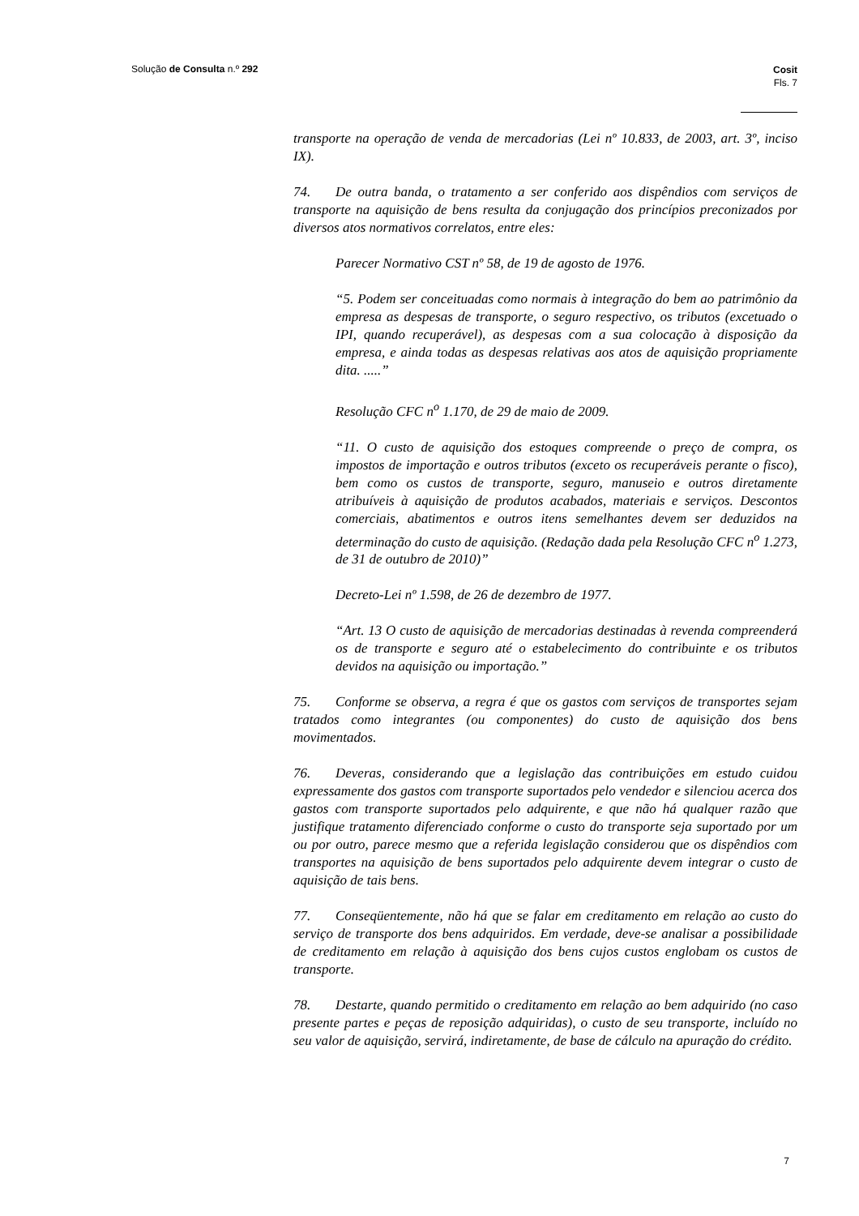Solução de Consulta n.º 292
Cosit
Fls. 7
transporte na operação de venda de mercadorias (Lei nº 10.833, de 2003, art. 3º, inciso IX).
74. De outra banda, o tratamento a ser conferido aos dispêndios com serviços de transporte na aquisição de bens resulta da conjugação dos princípios preconizados por diversos atos normativos correlatos, entre eles:
Parecer Normativo CST nº 58, de 19 de agosto de 1976.
“5. Podem ser conceituadas como normais à integração do bem ao patrimônio da empresa as despesas de transporte, o seguro respectivo, os tributos (excetuado o IPI, quando recuperável), as despesas com a sua colocação à disposição da empresa, e ainda todas as despesas relativas aos atos de aquisição propriamente dita. .....”
Resolução CFC n<sup>o</sup> 1.170, de 29 de maio de 2009.
“11. O custo de aquisição dos estoques compreende o preço de compra, os impostos de importação e outros tributos (exceto os recuperáveis perante o fisco), bem como os custos de transporte, seguro, manuseio e outros diretamente atribuíveis à aquisição de produtos acabados, materiais e serviços. Descontos comerciais, abatimentos e outros itens semelhantes devem ser deduzidos na determinação do custo de aquisição. (Redação dada pela Resolução CFC n<sup>o</sup> 1.273, de 31 de outubro de 2010)”
Decreto-Lei nº 1.598, de 26 de dezembro de 1977.
“Art. 13 O custo de aquisição de mercadorias destinadas à revenda compreenderá os de transporte e seguro até o estabelecimento do contribuinte e os tributos devidos na aquisição ou importação.”
75. Conforme se observa, a regra é que os gastos com serviços de transportes sejam tratados como integrantes (ou componentes) do custo de aquisição dos bens movimentados.
76. Deveras, considerando que a legislação das contribuições em estudo cuidou expressamente dos gastos com transporte suportados pelo vendedor e silenciou acerca dos gastos com transporte suportados pelo adquirente, e que não há qualquer razão que justifique tratamento diferenciado conforme o custo do transporte seja suportado por um ou por outro, parece mesmo que a referida legislação considerou que os dispêndios com transportes na aquisição de bens suportados pelo adquirente devem integrar o custo de aquisição de tais bens.
77. Conseqüentemente, não há que se falar em creditamento em relação ao custo do serviço de transporte dos bens adquiridos. Em verdade, deve-se analisar a possibilidade de creditamento em relação à aquisição dos bens cujos custos englobam os custos de transporte.
78. Destarte, quando permitido o creditamento em relação ao bem adquirido (no caso presente partes e peças de reposição adquiridas), o custo de seu transporte, incluído no seu valor de aquisição, servirá, indiretamente, de base de cálculo na apuração do crédito.
7